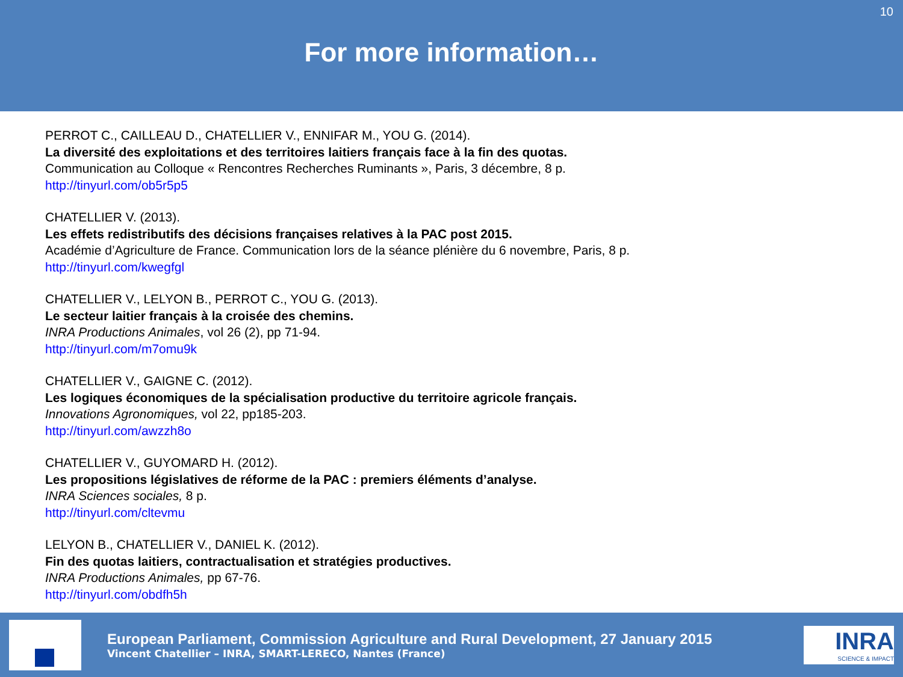10
For more information…
PERROT C., CAILLEAU D., CHATELLIER V., ENNIFAR M., YOU G. (2014).
La diversité des exploitations et des territoires laitiers français face à la fin des quotas.
Communication au Colloque « Rencontres Recherches Ruminants », Paris, 3 décembre, 8 p.
http://tinyurl.com/ob5r5p5
CHATELLIER V. (2013).
Les effets redistributifs des décisions françaises relatives à la PAC post 2015.
Académie d’Agriculture de France. Communication lors de la séance plénière du 6 novembre, Paris, 8 p.
http://tinyurl.com/kwegfgl
CHATELLIER V., LELYON B., PERROT C., YOU G. (2013).
Le secteur laitier français à la croisée des chemins.
INRA Productions Animales, vol 26 (2), pp 71-94.
http://tinyurl.com/m7omu9k
CHATELLIER V., GAIGNE C. (2012).
Les logiques économiques de la spécialisation productive du territoire agricole français.
Innovations Agronomiques, vol 22, pp185-203.
http://tinyurl.com/awzzh8o
CHATELLIER V., GUYOMARD H. (2012).
Les propositions législatives de réforme de la PAC : premiers éléments d’analyse.
INRA Sciences sociales, 8 p.
http://tinyurl.com/cltevmu
LELYON B., CHATELLIER V., DANIEL K. (2012).
Fin des quotas laitiers, contractualisation et stratégies productives.
INRA Productions Animales, pp 67-76.
http://tinyurl.com/obdfh5h
European Parliament, Commission Agriculture and Rural Development, 27 January 2015
Vincent Chatellier – INRA, SMART-LERECO, Nantes (France)
INRA
SCIENCE & IMPACT